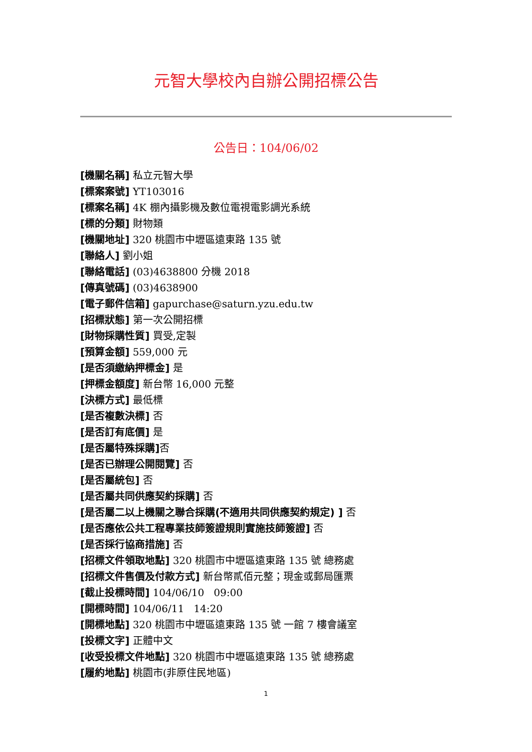元智大學校內自辦公開招標公告
公告日：104/06/02
[機關名稱] 私立元智大學
[標案案號] YT103016
[標案名稱] 4K 棚內攝影機及數位電視電影調光系統
[標的分類] 財物類
[機關地址] 320 桃園市中壢區遠東路 135 號
[聯絡人] 劉小姐
[聯絡電話] (03)4638800 分機 2018
[傳真號碼] (03)4638900
[電子郵件信箱] gapurchase@saturn.yzu.edu.tw
[招標狀態] 第一次公開招標
[財物採購性質] 買受,定製
[預算金額] 559,000 元
[是否須繳納押標金] 是
[押標金額度] 新台幣 16,000 元整
[決標方式] 最低標
[是否複數決標] 否
[是否訂有底價] 是
[是否屬特殊採購] 否
[是否已辦理公開閱覽] 否
[是否屬統包] 否
[是否屬共同供應契約採購] 否
[是否屬二以上機關之聯合採購(不適用共同供應契約規定) ] 否
[是否應依公共工程專業技師簽證規則實施技師簽證] 否
[是否採行協商措施] 否
[招標文件領取地點] 320 桃園市中壢區遠東路 135 號 總務處
[招標文件售價及付款方式] 新台幣貳佰元整；現金或郵局匯票
[截止投標時間] 104/06/10 09:00
[開標時間] 104/06/11 14:20
[開標地點] 320 桃園市中壢區遠東路 135 號 一館 7 樓會議室
[投標文字] 正體中文
[收受投標文件地點] 320 桃園市中壢區遠東路 135 號 總務處
[履約地點] 桃園市(非原住民地區)
1